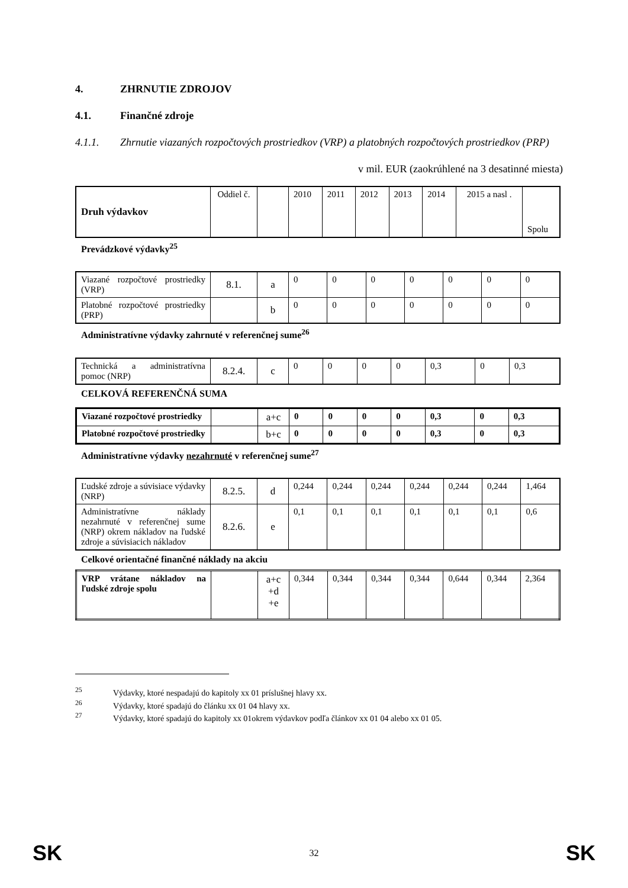4. ZHRNUTIE ZDROJOV
4.1. Finančné zdroje
4.1.1. Zhrnutie viazaných rozpočtových prostriedkov (VRP) a platobných rozpočtových prostriedkov (PRP)
v mil. EUR (zaokrúhlené na 3 desatinné miesta)
| Druh výdavkov | Oddiel č. | | 2010 | 2011 | 2012 | 2013 | 2014 | 2015 a nasl . | Spolu |
Prevádzkové výdavky<sup>25</sup>
| Viazané rozpočtové prostriedky (VRP) | 8.1. | a | 0 | 0 | 0 | 0 | 0 | 0 | 0 |
| Platobné rozpočtové prostriedky (PRP) | | b | 0 | 0 | 0 | 0 | 0 | 0 | 0 |
Administratívne výdavky zahrnuté v referenčnej sume<sup>26</sup>
| Technická a administratívna pomoc (NRP) | 8.2.4. | c | 0 | 0 | 0 | 0 | 0,3 | 0 | 0,3 |
CELKOVÁ REFERENČNÁ SUMA
| Viazané rozpočtové prostriedky | | a+c | 0 | 0 | 0 | 0 | 0,3 | 0 | 0,3 |
| Platobné rozpočtové prostriedky | | b+c | 0 | 0 | 0 | 0 | 0,3 | 0 | 0,3 |
Administratívne výdavky nezahrnuté v referenčnej sume<sup>27</sup>
| Ľudské zdroje a súvisiace výdavky (NRP) | 8.2.5. | d | 0,244 | 0,244 | 0,244 | 0,244 | 0,244 | 0,244 | 1,464 |
| Administratívne náklady nezahrnuté v referenčnej sume (NRP) okrem nákladov na ľudské zdroje a súvisiacich nákladov | 8.2.6. | e | 0,1 | 0,1 | 0,1 | 0,1 | 0,1 | 0,1 | 0,6 |
Celkové orientačné finančné náklady na akciu
| VRP vrátane nákladov na ľudské zdroje spolu | | a+c +d +e | 0,344 | 0,344 | 0,344 | 0,344 | 0,644 | 0,344 | 2,364 |
<sup>25</sup>Výdavky, ktoré nespadajú do kapitoly xx 01 príslušnej hlavy xx.
<sup>26</sup>Výdavky, ktoré spadajú do článku xx 01 04 hlavy xx.
<sup>27</sup>Výdavky, ktoré spadajú do kapitoly xx 01okrem výdavkov podľa článkov xx 01 04 alebo xx 01 05.
SK 32 SK